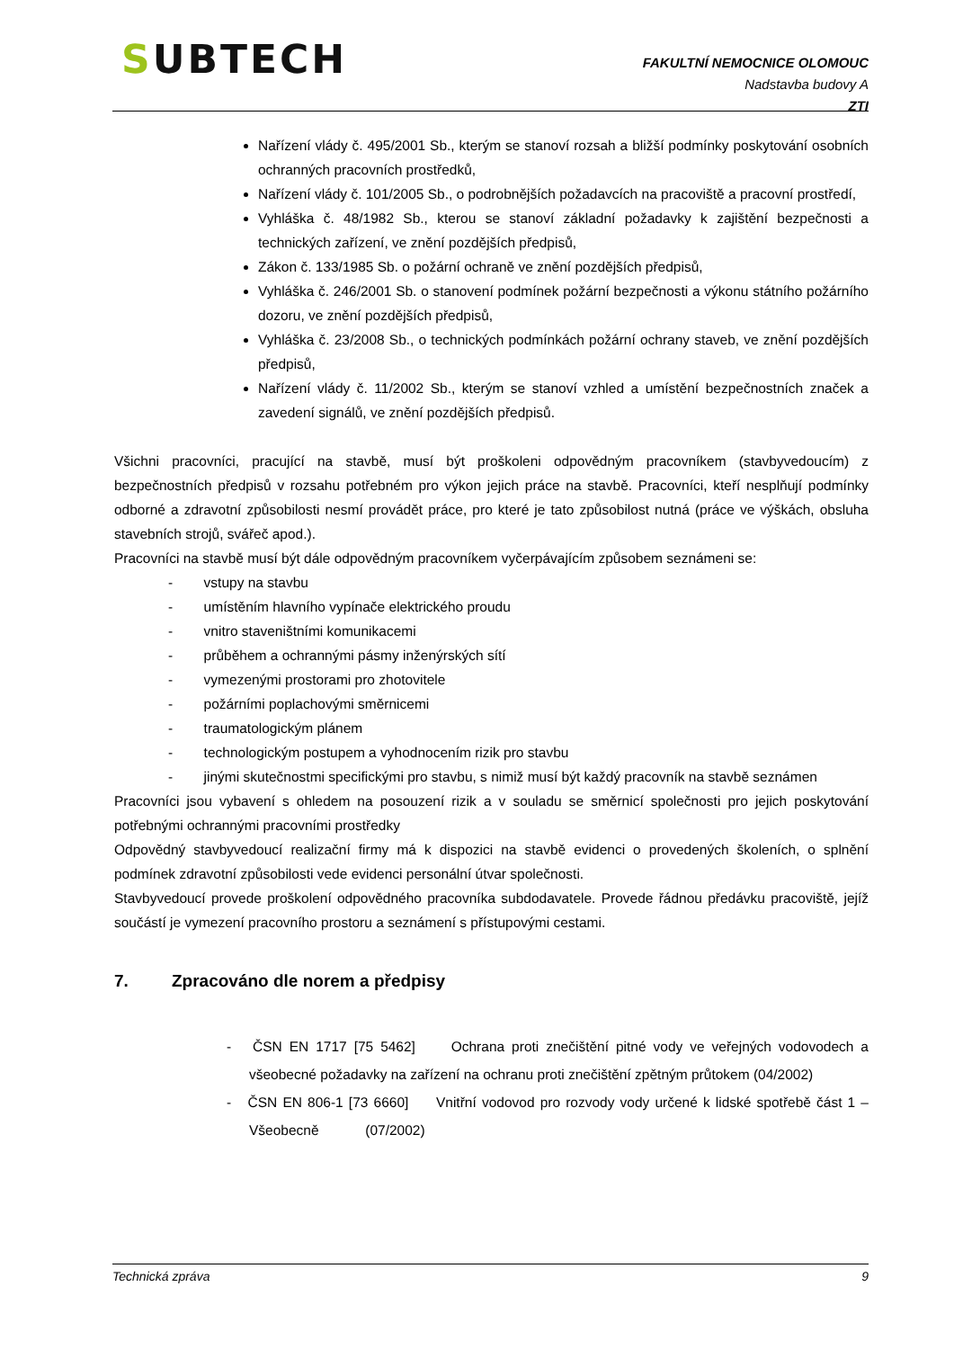SUBTECH
FAKULTNÍ NEMOCNICE OLOMOUC
Nadstavba budovy A
ZTI
Nařízení vlády č. 495/2001 Sb., kterým se stanoví rozsah a bližší podmínky poskytování osobních ochranných pracovních prostředků,
Nařízení vlády č. 101/2005 Sb., o podrobnějších požadavcích na pracoviště a pracovní prostředí,
Vyhláška č. 48/1982 Sb., kterou se stanoví základní požadavky k zajištění bezpečnosti a technických zařízení, ve znění pozdějších předpisů,
Zákon č. 133/1985 Sb. o požární ochraně ve znění pozdějších předpisů,
Vyhláška č. 246/2001 Sb. o stanovení podmínek požární bezpečnosti a výkonu státního požárního dozoru, ve znění pozdějších předpisů,
Vyhláška č. 23/2008 Sb., o technických podmínkách požární ochrany staveb, ve znění pozdějších předpisů,
Nařízení vlády č. 11/2002 Sb., kterým se stanoví vzhled a umístění bezpečnostních značek a zavedení signálů, ve znění pozdějších předpisů.
Všichni pracovníci, pracující na stavbě, musí být proškoleni odpovědným pracovníkem (stavbyvedoucím) z bezpečnostních předpisů v rozsahu potřebném pro výkon jejich práce na stavbě. Pracovníci, kteří nesplňují podmínky odborné a zdravotní způsobilosti nesmí provádět práce, pro které je tato způsobilost nutná (práce ve výškách, obsluha stavebních strojů, svářeč apod.).
Pracovníci na stavbě musí být dále odpovědným pracovníkem vyčerpávajícím způsobem seznámeni se:
- vstupy na stavbu
- umístěním hlavního vypínače elektrického proudu
- vnitro staveništními komunikacemi
- průběhem a ochrannými pásmy inženýrských sítí
- vymezenými prostorami pro zhotovitele
- požárními poplachovými směrnicemi
- traumatologickým plánem
- technologickým postupem a vyhodnocením rizik pro stavbu
- jinými skutečnostmi specifickými pro stavbu, s nimiž musí být každý pracovník na stavbě seznámen
Pracovníci jsou vybavení s ohledem na posouzení rizik a v souladu se směrnicí společnosti pro jejich poskytování potřebnými ochrannými pracovními prostředky
Odpovědný stavbyvedoucí realizační firmy má k dispozici na stavbě evidenci o provedených školeních, o splnění podmínek zdravotní způsobilosti vede evidenci personální útvar společnosti.
Stavbyvedoucí provede proškolení odpovědného pracovníka subdodavatele. Provede řádnou předávku pracoviště, jejíž součástí je vymezení pracovního prostoru a seznámení s přístupovými cestami.
7. Zpracováno dle norem a předpisy
- ČSN EN 1717 [75 5462] Ochrana proti znečištění pitné vody ve veřejných vodovodech a všeobecné požadavky na zařízení na ochranu proti znečištění zpětným průtokem (04/2002)
- ČSN EN 806-1 [73 6660] Vnitřní vodovod pro rozvody vody určené k lidské spotřebě část 1 – Všeobecně (07/2002)
Technická zpráva 9